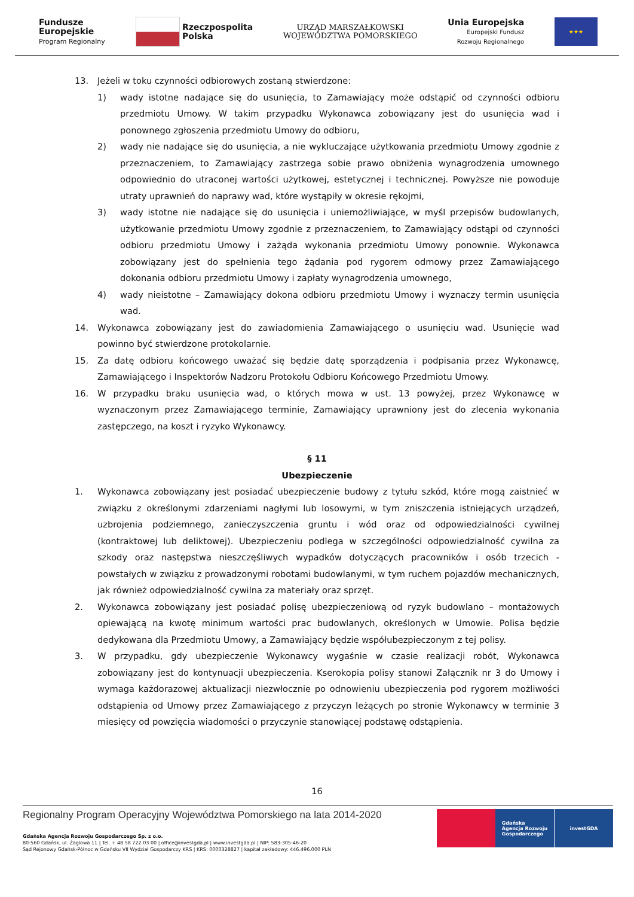Fundusze
Europejskie
Program Regionalny
Rzeczpospolita
Polska
URZĄD MARSZAŁKOWSKI
WOJEWÓDZTWA POMORSKIEGO
Unia Europejska
Europejski Fundusz
Rozwoju Regionalnego
★★★
13. Jeżeli w toku czynności odbiorowych zostaną stwierdzone:
1) wady istotne nadające się do usunięcia, to Zamawiający może odstąpić od czynności odbioru przedmiotu Umowy. W takim przypadku Wykonawca zobowiązany jest do usunięcia wad i ponownego zgłoszenia przedmiotu Umowy do odbioru,
2) wady nie nadające się do usunięcia, a nie wykluczające użytkowania przedmiotu Umowy zgodnie z przeznaczeniem, to Zamawiający zastrzega sobie prawo obniżenia wynagrodzenia umownego odpowiednio do utraconej wartości użytkowej, estetycznej i technicznej. Powyższe nie powoduje utraty uprawnień do naprawy wad, które wystąpiły w okresie rękojmi,
3) wady istotne nie nadające się do usunięcia i uniemożliwiające, w myśl przepisów budowlanych, użytkowanie przedmiotu Umowy zgodnie z przeznaczeniem, to Zamawiający odstąpi od czynności odbioru przedmiotu Umowy i zażąda wykonania przedmiotu Umowy ponownie. Wykonawca zobowiązany jest do spełnienia tego żądania pod rygorem odmowy przez Zamawiającego dokonania odbioru przedmiotu Umowy i zapłaty wynagrodzenia umownego,
4) wady nieistotne – Zamawiający dokona odbioru przedmiotu Umowy i wyznaczy termin usunięcia wad.
14. Wykonawca zobowiązany jest do zawiadomienia Zamawiającego o usunięciu wad. Usunięcie wad powinno być stwierdzone protokolarnie.
15. Za datę odbioru końcowego uważać się będzie datę sporządzenia i podpisania przez Wykonawcę, Zamawiającego i Inspektorów Nadzoru Protokołu Odbioru Końcowego Przedmiotu Umowy.
16. W przypadku braku usunięcia wad, o których mowa w ust. 13 powyżej, przez Wykonawcę w wyznaczonym przez Zamawiającego terminie, Zamawiający uprawniony jest do zlecenia wykonania zastępczego, na koszt i ryzyko Wykonawcy.
§ 11
Ubezpieczenie
1. Wykonawca zobowiązany jest posiadać ubezpieczenie budowy z tytułu szkód, które mogą zaistnieć w związku z określonymi zdarzeniami nagłymi lub losowymi, w tym zniszczenia istniejących urządzeń, uzbrojenia podziemnego, zanieczyszczenia gruntu i wód oraz od odpowiedzialności cywilnej (kontraktowej lub deliktowej). Ubezpieczeniu podlega w szczególności odpowiedzialność cywilna za szkody oraz następstwa nieszczęśliwych wypadków dotyczących pracowników i osób trzecich - powstałych w związku z prowadzonymi robotami budowlanymi, w tym ruchem pojazdów mechanicznych, jak również odpowiedzialność cywilna za materiały oraz sprzęt.
2. Wykonawca zobowiązany jest posiadać polisę ubezpieczeniową od ryzyk budowlano – montażowych opiewającą na kwotę minimum wartości prac budowlanych, określonych w Umowie. Polisa będzie dedykowana dla Przedmiotu Umowy, a Zamawiający będzie współubezpieczonym z tej polisy.
3. W przypadku, gdy ubezpieczenie Wykonawcy wygaśnie w czasie realizacji robót, Wykonawca zobowiązany jest do kontynuacji ubezpieczenia. Kserokopia polisy stanowi Załącznik nr 3 do Umowy i wymaga każdorazowej aktualizacji niezwłocznie po odnowieniu ubezpieczenia pod rygorem możliwości odstąpienia od Umowy przez Zamawiającego z przyczyn leżących po stronie Wykonawcy w terminie 3 miesięcy od powzięcia wiadomości o przyczynie stanowiącej podstawę odstąpienia.
16
Regionalny Program Operacyjny Województwa Pomorskiego na lata 2014-2020
Gdańska Agencja Rozwoju Gospodarczego Sp. z o.o.
80-560 Gdańsk, ul. Żaglowa 11 | Tel. + 48 58 722 03 00 | office@investgda.pl | www.investgda.pl | NIP: 583-305-46-20
Sąd Rejonowy Gdańsk-Północ w Gdańsku VII Wydział Gospodarczy KRS | KRS: 0000328827 | kapitał zakładowy: 446.496.000 PLN
Gdańska
Agencja Rozwoju
Gospodarczego
investGDA